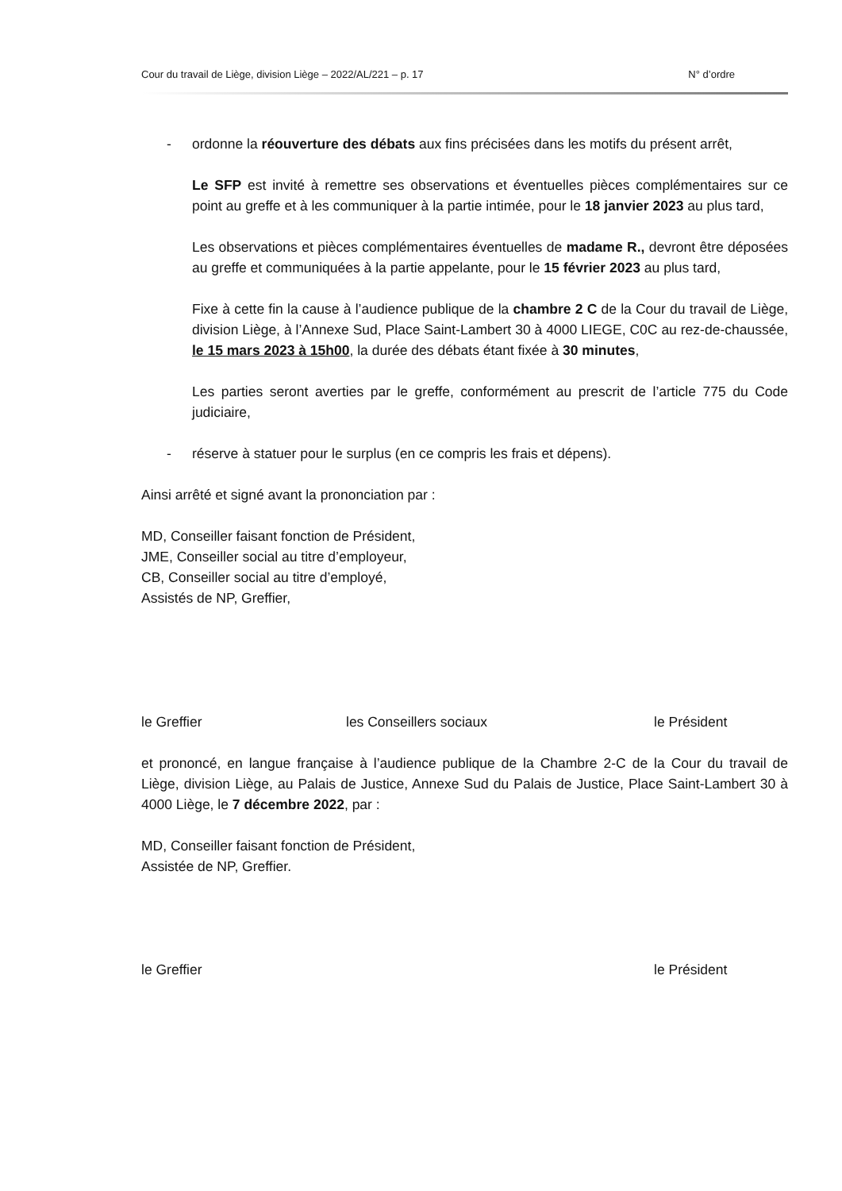Cour du travail de Liège, division Liège – 2022/AL/221 – p. 17 N° d’ordre
- ordonne la réouverture des débats aux fins précisées dans les motifs du présent arrêt,
Le SFP est invité à remettre ses observations et éventuelles pièces complémentaires sur ce point au greffe et à les communiquer à la partie intimée, pour le 18 janvier 2023 au plus tard,
Les observations et pièces complémentaires éventuelles de madame R., devront être déposées au greffe et communiquées à la partie appelante, pour le 15 février 2023 au plus tard,
Fixe à cette fin la cause à l’audience publique de la chambre 2 C de la Cour du travail de Liège, division Liège, à l’Annexe Sud, Place Saint-Lambert 30 à 4000 LIEGE, C0C au rez-de-chaussée, le 15 mars 2023 à 15h00, la durée des débats étant fixée à 30 minutes,
Les parties seront averties par le greffe, conformément au prescrit de l’article 775 du Code judiciaire,
- réserve à statuer pour le surplus (en ce compris les frais et dépens).
Ainsi arrêté et signé avant la prononciation par :
MD, Conseiller faisant fonction de Président,
JME, Conseiller social au titre d’employeur,
CB, Conseiller social au titre d’employé,
Assistés de NP, Greffier,
le Greffier les Conseillers sociaux le Président
et prononcé, en langue française à l’audience publique de la Chambre 2-C de la Cour du travail de Liège, division Liège, au Palais de Justice, Annexe Sud du Palais de Justice, Place Saint-Lambert 30 à 4000 Liège, le 7 décembre 2022, par :
MD, Conseiller faisant fonction de Président,
Assistée de NP, Greffier.
le Greffier le Président